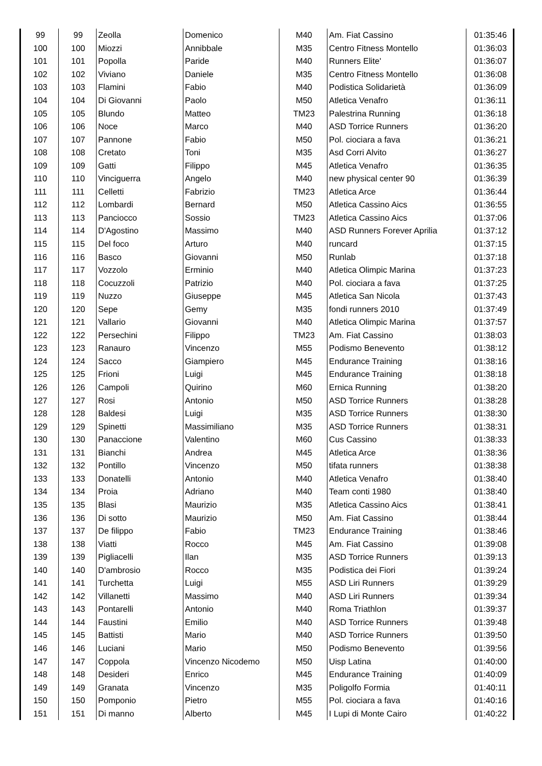| 99 | 99 | Zeolla | Domenico | M40 | Am. Fiat Cassino | 01:35:46 |
| 100 | 100 | Miozzi | Annibbale | M35 | Centro Fitness Montello | 01:36:03 |
| 101 | 101 | Popolla | Paride | M40 | Runners Elite' | 01:36:07 |
| 102 | 102 | Viviano | Daniele | M35 | Centro Fitness Montello | 01:36:08 |
| 103 | 103 | Flamini | Fabio | M40 | Podistica Solidarietà | 01:36:09 |
| 104 | 104 | Di Giovanni | Paolo | M50 | Atletica Venafro | 01:36:11 |
| 105 | 105 | Blundo | Matteo | TM23 | Palestrina Running | 01:36:18 |
| 106 | 106 | Noce | Marco | M40 | ASD Torrice Runners | 01:36:20 |
| 107 | 107 | Pannone | Fabio | M50 | Pol. ciociara a fava | 01:36:21 |
| 108 | 108 | Cretato | Toni | M35 | Asd Corri Alvito | 01:36:27 |
| 109 | 109 | Gatti | Filippo | M45 | Atletica Venafro | 01:36:35 |
| 110 | 110 | Vinciguerra | Angelo | M40 | new physical center 90 | 01:36:39 |
| 111 | 111 | Celletti | Fabrizio | TM23 | Atletica Arce | 01:36:44 |
| 112 | 112 | Lombardi | Bernard | M50 | Atletica Cassino Aics | 01:36:55 |
| 113 | 113 | Panciocco | Sossio | TM23 | Atletica Cassino Aics | 01:37:06 |
| 114 | 114 | D'Agostino | Massimo | M40 | ASD Runners Forever Aprilia | 01:37:12 |
| 115 | 115 | Del foco | Arturo | M40 | runcard | 01:37:15 |
| 116 | 116 | Basco | Giovanni | M50 | Runlab | 01:37:18 |
| 117 | 117 | Vozzolo | Erminio | M40 | Atletica Olimpic Marina | 01:37:23 |
| 118 | 118 | Cocuzzoli | Patrizio | M40 | Pol. ciociara a fava | 01:37:25 |
| 119 | 119 | Nuzzo | Giuseppe | M45 | Atletica San Nicola | 01:37:43 |
| 120 | 120 | Sepe | Gemy | M35 | fondi runners 2010 | 01:37:49 |
| 121 | 121 | Vallario | Giovanni | M40 | Atletica Olimpic Marina | 01:37:57 |
| 122 | 122 | Persechini | Filippo | TM23 | Am. Fiat Cassino | 01:38:03 |
| 123 | 123 | Ranauro | Vincenzo | M55 | Podismo Benevento | 01:38:12 |
| 124 | 124 | Sacco | Giampiero | M45 | Endurance Training | 01:38:16 |
| 125 | 125 | Frioni | Luigi | M45 | Endurance Training | 01:38:18 |
| 126 | 126 | Campoli | Quirino | M60 | Ernica Running | 01:38:20 |
| 127 | 127 | Rosi | Antonio | M50 | ASD Torrice Runners | 01:38:28 |
| 128 | 128 | Baldesi | Luigi | M35 | ASD Torrice Runners | 01:38:30 |
| 129 | 129 | Spinetti | Massimiliano | M35 | ASD Torrice Runners | 01:38:31 |
| 130 | 130 | Panaccione | Valentino | M60 | Cus Cassino | 01:38:33 |
| 131 | 131 | Bianchi | Andrea | M45 | Atletica Arce | 01:38:36 |
| 132 | 132 | Pontillo | Vincenzo | M50 | tifata runners | 01:38:38 |
| 133 | 133 | Donatelli | Antonio | M40 | Atletica Venafro | 01:38:40 |
| 134 | 134 | Proia | Adriano | M40 | Team conti 1980 | 01:38:40 |
| 135 | 135 | Blasi | Maurizio | M35 | Atletica Cassino Aics | 01:38:41 |
| 136 | 136 | Di sotto | Maurizio | M50 | Am. Fiat Cassino | 01:38:44 |
| 137 | 137 | De filippo | Fabio | TM23 | Endurance Training | 01:38:46 |
| 138 | 138 | Viatti | Rocco | M45 | Am. Fiat Cassino | 01:39:08 |
| 139 | 139 | Pigliacelli | Ilan | M35 | ASD Torrice Runners | 01:39:13 |
| 140 | 140 | D'ambrosio | Rocco | M35 | Podistica dei Fiori | 01:39:24 |
| 141 | 141 | Turchetta | Luigi | M55 | ASD Liri Runners | 01:39:29 |
| 142 | 142 | Villanetti | Massimo | M40 | ASD Liri Runners | 01:39:34 |
| 143 | 143 | Pontarelli | Antonio | M40 | Roma Triathlon | 01:39:37 |
| 144 | 144 | Faustini | Emilio | M40 | ASD Torrice Runners | 01:39:48 |
| 145 | 145 | Battisti | Mario | M40 | ASD Torrice Runners | 01:39:50 |
| 146 | 146 | Luciani | Mario | M50 | Podismo Benevento | 01:39:56 |
| 147 | 147 | Coppola | Vincenzo Nicodemo | M50 | Uisp Latina | 01:40:00 |
| 148 | 148 | Desideri | Enrico | M45 | Endurance Training | 01:40:09 |
| 149 | 149 | Granata | Vincenzo | M35 | Poligolfo Formia | 01:40:11 |
| 150 | 150 | Pomponio | Pietro | M55 | Pol. ciociara a fava | 01:40:16 |
| 151 | 151 | Di manno | Alberto | M45 | I Lupi di Monte Cairo | 01:40:22 |